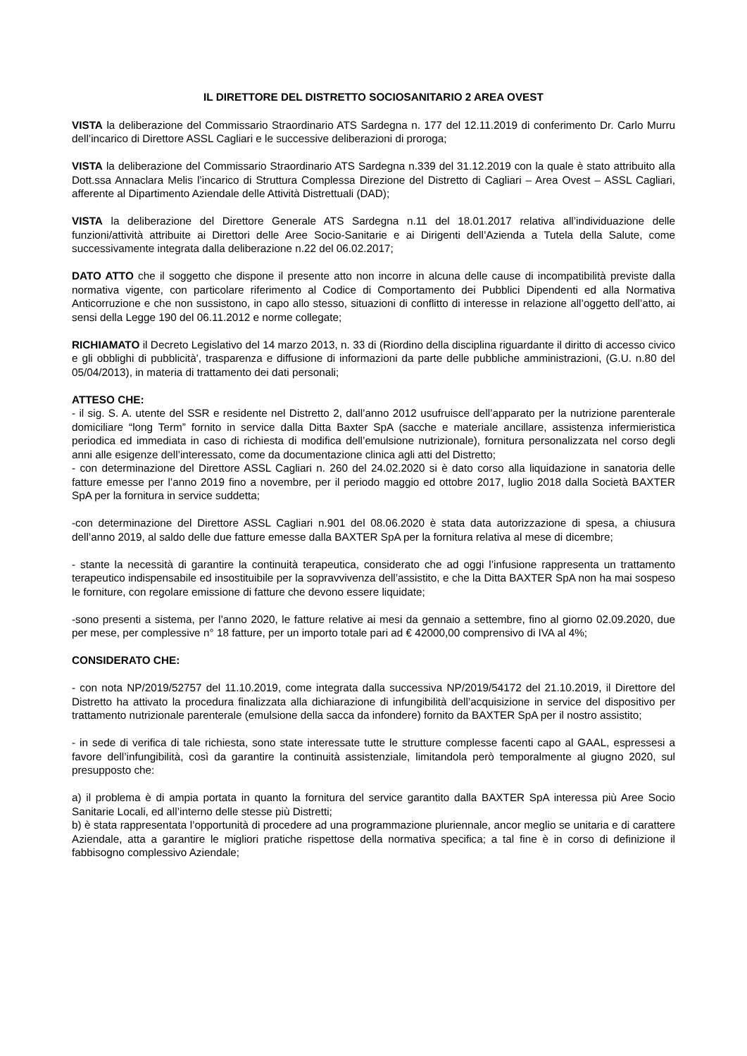IL DIRETTORE DEL DISTRETTO SOCIOSANITARIO 2 AREA OVEST
VISTA la deliberazione del Commissario Straordinario ATS Sardegna n. 177 del 12.11.2019 di conferimento Dr. Carlo Murru dell’incarico di Direttore ASSL Cagliari e le successive deliberazioni di proroga;
VISTA la deliberazione del Commissario Straordinario ATS Sardegna n.339 del 31.12.2019 con la quale è stato attribuito alla Dott.ssa Annaclara Melis l’incarico di Struttura Complessa Direzione del Distretto di Cagliari – Area Ovest – ASSL Cagliari, afferente al Dipartimento Aziendale delle Attività Distrettuali (DAD);
VISTA la deliberazione del Direttore Generale ATS Sardegna n.11 del 18.01.2017 relativa all’individuazione delle funzioni/attività attribuite ai Direttori delle Aree Socio-Sanitarie e ai Dirigenti dell’Azienda a Tutela della Salute, come successivamente integrata dalla deliberazione n.22 del 06.02.2017;
DATO ATTO che il soggetto che dispone il presente atto non incorre in alcuna delle cause di incompatibilità previste dalla normativa vigente, con particolare riferimento al Codice di Comportamento dei Pubblici Dipendenti ed alla Normativa Anticorruzione e che non sussistono, in capo allo stesso, situazioni di conflitto di interesse in relazione all’oggetto dell’atto, ai sensi della Legge 190 del 06.11.2012 e norme collegate;
RICHIAMATO il Decreto Legislativo del 14 marzo 2013, n. 33 di (Riordino della disciplina riguardante il diritto di accesso civico e gli obblighi di pubblicità', trasparenza e diffusione di informazioni da parte delle pubbliche amministrazioni, (G.U. n.80 del 05/04/2013), in materia di trattamento dei dati personali;
ATTESO CHE:
- il sig. S. A. utente del SSR e residente nel Distretto 2, dall’anno 2012 usufruisce dell’apparato per la nutrizione parenterale domiciliare “long Term” fornito in service dalla Ditta Baxter SpA (sacche e materiale ancillare, assistenza infermieristica periodica ed immediata in caso di richiesta di modifica dell’emulsione nutrizionale), fornitura personalizzata nel corso degli anni alle esigenze dell’interessato, come da documentazione clinica agli atti del Distretto;
- con determinazione del Direttore ASSL Cagliari n. 260 del 24.02.2020 si è dato corso alla liquidazione in sanatoria delle fatture emesse per l’anno 2019 fino a novembre, per il periodo maggio ed ottobre 2017, luglio 2018 dalla Società BAXTER SpA per la fornitura in service suddetta;
-con determinazione del Direttore ASSL Cagliari n.901 del 08.06.2020 è stata data autorizzazione di spesa, a chiusura dell’anno 2019, al saldo delle due fatture emesse dalla BAXTER SpA per la fornitura relativa al mese di dicembre;
- stante la necessità di garantire la continuità terapeutica, considerato che ad oggi l’infusione rappresenta un trattamento terapeutico indispensabile ed insostituibile per la sopravvivenza dell’assistito, e che la Ditta BAXTER SpA non ha mai sospeso le forniture, con regolare emissione di fatture che devono essere liquidate;
-sono presenti a sistema, per l’anno 2020, le fatture relative ai mesi da gennaio a settembre, fino al giorno 02.09.2020, due per mese, per complessive n° 18 fatture, per un importo totale pari ad € 42000,00 comprensivo di IVA al 4%;
CONSIDERATO CHE:
- con nota NP/2019/52757 del 11.10.2019, come integrata dalla successiva NP/2019/54172 del 21.10.2019, il Direttore del Distretto ha attivato la procedura finalizzata alla dichiarazione di infungibilità dell’acquisizione in service del dispositivo per trattamento nutrizionale parenterale (emulsione della sacca da infondere) fornito da BAXTER SpA per il nostro assistito;
- in sede di verifica di tale richiesta, sono state interessate tutte le strutture complesse facenti capo al GAAL, espressesi a favore dell’infungibilità, così da garantire la continuità assistenziale, limitandola però temporalmente al giugno 2020, sul presupposto che:
a) il problema è di ampia portata in quanto la fornitura del service garantito dalla BAXTER SpA interessa più Aree Socio Sanitarie Locali, ed all’interno delle stesse più Distretti;
b) è stata rappresentata l’opportunità di procedere ad una programmazione pluriennale, ancor meglio se unitaria e di carattere Aziendale, atta a garantire le migliori pratiche rispettose della normativa specifica; a tal fine è in corso di definizione il fabbisogno complessivo Aziendale;